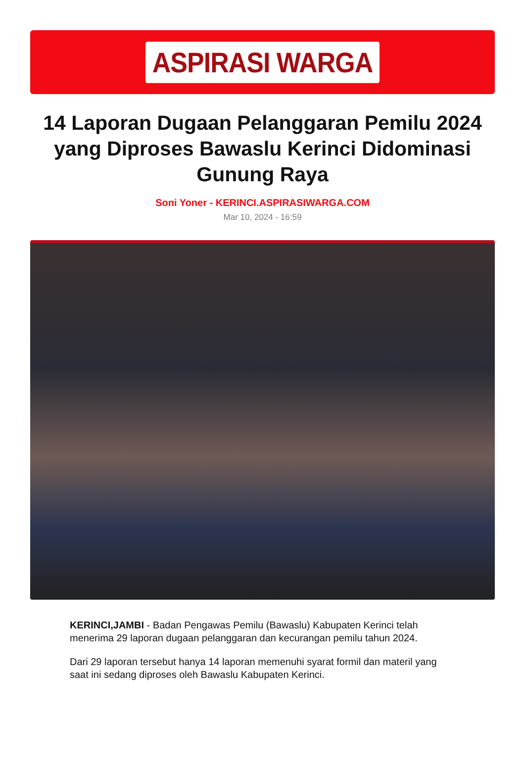ASPIRASI WARGA
14 Laporan Dugaan Pelanggaran Pemilu 2024 yang Diproses Bawaslu Kerinci Didominasi Gunung Raya
Soni Yoner - KERINCI.ASPIRASIWARGA.COM
Mar 10, 2024 - 16:59
KERINCI,JAMBI - Badan Pengawas Pemilu (Bawaslu) Kabupaten Kerinci telah menerima 29 laporan dugaan pelanggaran dan kecurangan pemilu tahun 2024.
Dari 29 laporan tersebut hanya 14 laporan memenuhi syarat formil dan materil yang saat ini sedang diproses oleh Bawaslu Kabupaten Kerinci.